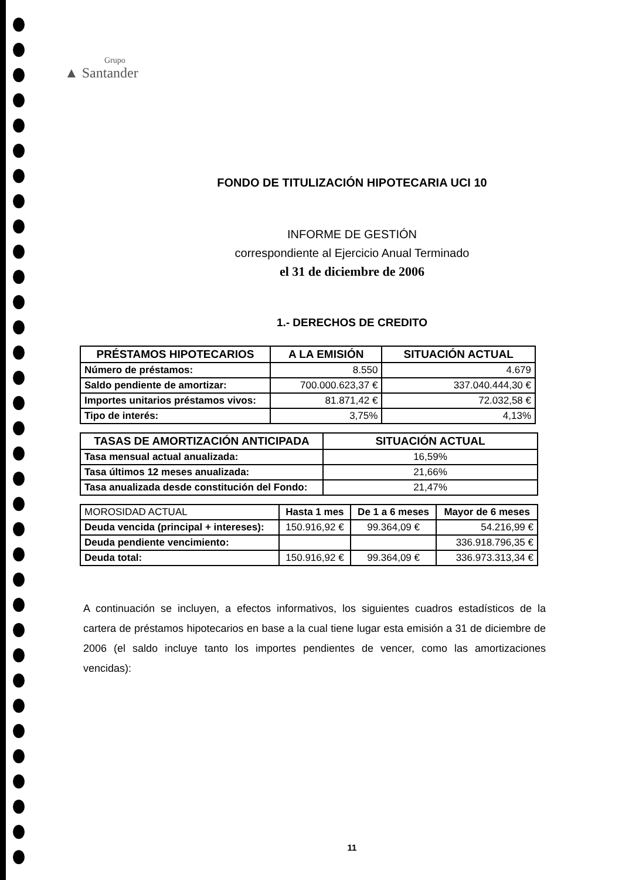Grupo
▲ Santander
FONDO DE TITULIZACIÓN HIPOTECARIA UCI 10
INFORME DE GESTIÓN
correspondiente al Ejercicio Anual Terminado
el 31 de diciembre de 2006
1.- DERECHOS DE CREDITO
| PRÉSTAMOS HIPOTECARIOS | A LA EMISIÓN | SITUACIÓN ACTUAL |
| --- | --- | --- |
| Número de préstamos: | 8.550 | 4.679 |
| Saldo pendiente de amortizar: | 700.000.623,37 € | 337.040.444,30 € |
| Importes unitarios préstamos vivos: | 81.871,42 € | 72.032,58 € |
| Tipo de interés: | 3,75% | 4,13% |
| TASAS DE AMORTIZACIÓN ANTICIPADA | SITUACIÓN ACTUAL |
| --- | --- |
| Tasa mensual actual anualizada: | 16,59% |
| Tasa últimos 12 meses anualizada: | 21,66% |
| Tasa anualizada desde constitución del Fondo: | 21,47% |
| MOROSIDAD ACTUAL | Hasta 1 mes | De 1 a 6 meses | Mayor de 6 meses |
| Deuda vencida (principal + intereses): | 150.916,92 € | 99.364,09 € | 54.216,99 € |
| Deuda pendiente vencimiento: | | | 336.918.796,35 € |
| Deuda total: | 150.916,92 € | 99.364,09 € | 336.973.313,34 € |
A continuación se incluyen, a efectos informativos, los siguientes cuadros estadísticos de la cartera de préstamos hipotecarios en base a la cual tiene lugar esta emisión a 31 de diciembre de 2006 (el saldo incluye tanto los importes pendientes de vencer, como las amortizaciones vencidas):
11